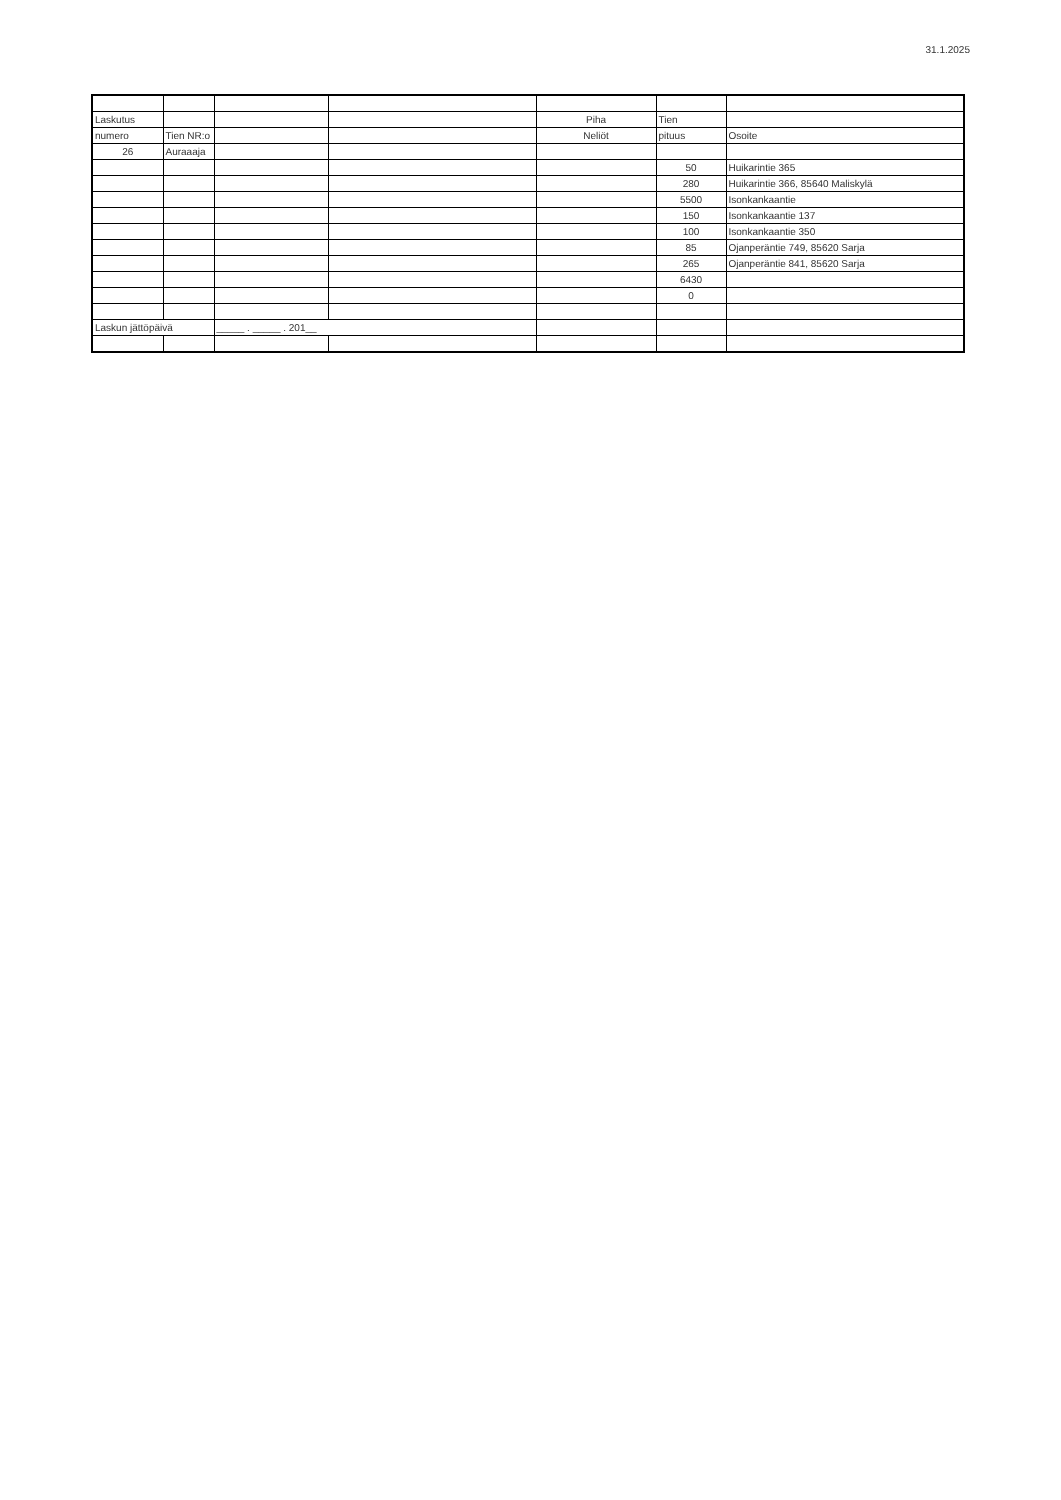31.1.2025
| Laskutus | | | | Piha | Tien | |
| numero | Tien NR:o | | | Neliöt | pituus | Osoite |
| 26 | Auraaaja | | | | | |
| | | | | | 50 | Huikarintie 365 |
| | | | | | 280 | Huikarintie 366, 85640 Maliskylä |
| | | | | | 5500 | Isonkankaantie |
| | | | | | 150 | Isonkankaantie 137 |
| | | | | | 100 | Isonkankaantie 350 |
| | | | | | 85 | Ojanperäntie 749, 85620 Sarja |
| | | | | | 265 | Ojanperäntie 841, 85620 Sarja |
| | | | | | 6430 | |
| | | | | | 0 | |
| Laskun jättöpäivä | | _____ . _____ . 201__ | | | | |